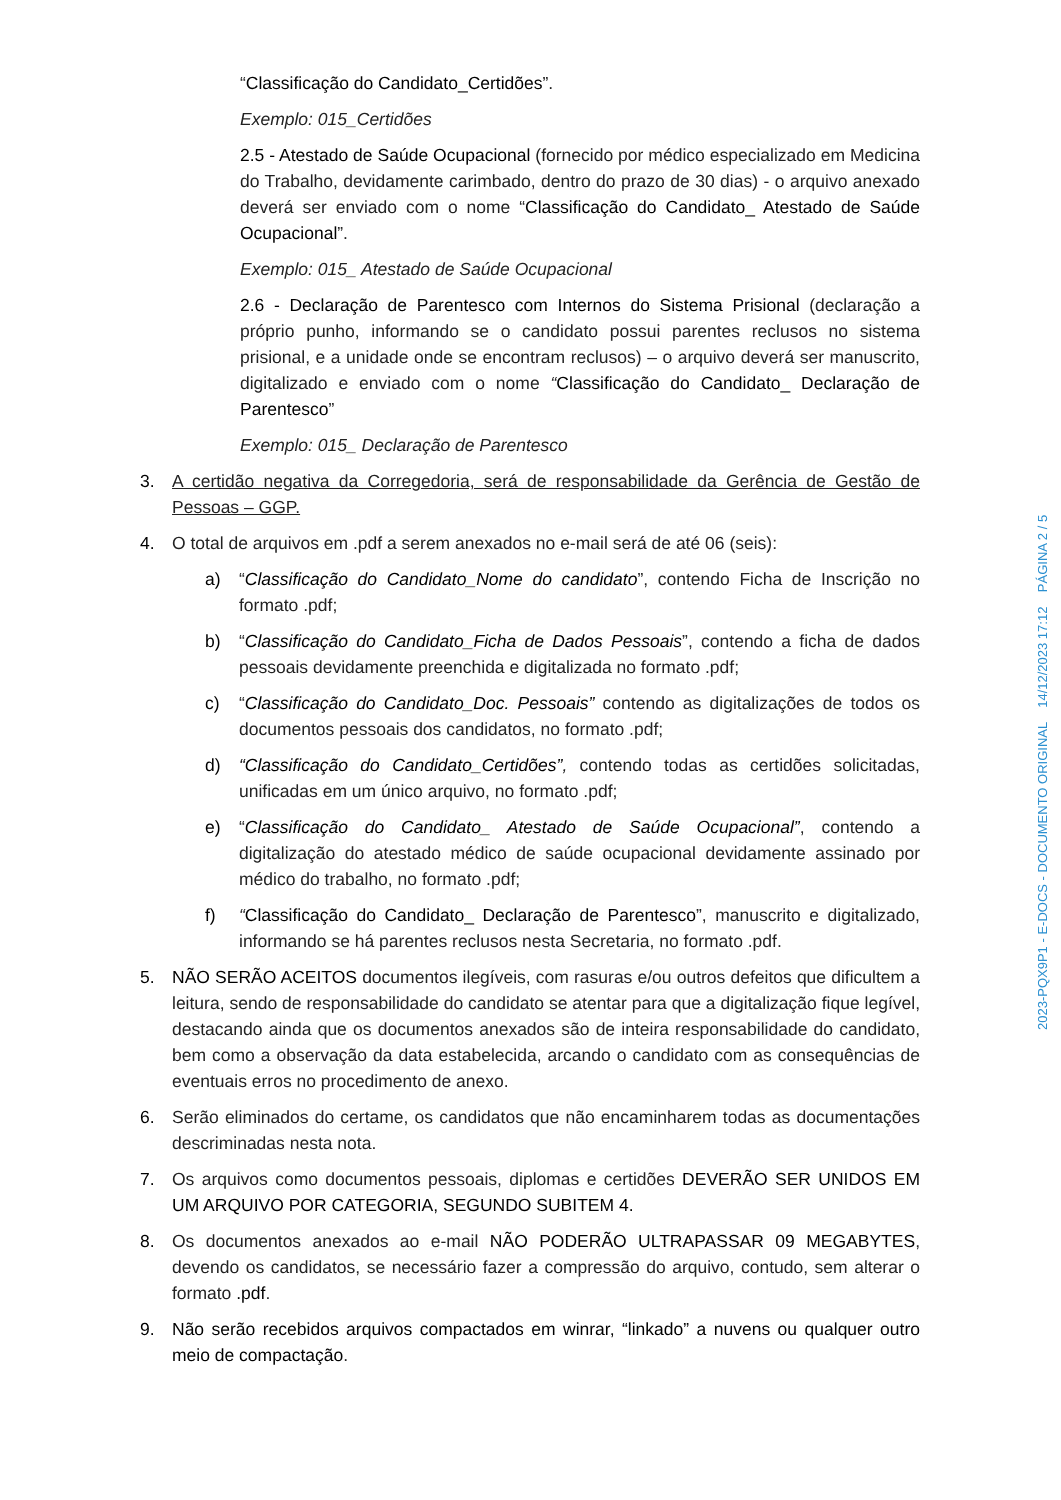“Classificação do Candidato_Certidões”.
Exemplo: 015_Certidões
2.5 - Atestado de Saúde Ocupacional (fornecido por médico especializado em Medicina do Trabalho, devidamente carimbado, dentro do prazo de 30 dias) - o arquivo anexado deverá ser enviado com o nome “Classificação do Candidato_ Atestado de Saúde Ocupacional”.
Exemplo: 015_ Atestado de Saúde Ocupacional
2.6 - Declaração de Parentesco com Internos do Sistema Prisional (declaração a próprio punho, informando se o candidato possui parentes reclusos no sistema prisional, e a unidade onde se encontram reclusos) – o arquivo deverá ser manuscrito, digitalizado e enviado com o nome “Classificação do Candidato_ Declaração de Parentesco”
Exemplo: 015_ Declaração de Parentesco
3. A certidão negativa da Corregedoria, será de responsabilidade da Gerência de Gestão de Pessoas – GGP.
4. O total de arquivos em .pdf a serem anexados no e-mail será de até 06 (seis):
a) “Classificação do Candidato_Nome do candidato”, contendo Ficha de Inscrição no formato .pdf;
b) “Classificação do Candidato_Ficha de Dados Pessoais”, contendo a ficha de dados pessoais devidamente preenchida e digitalizada no formato .pdf;
c) “Classificação do Candidato_Doc. Pessoais” contendo as digitalizações de todos os documentos pessoais dos candidatos, no formato .pdf;
d) “Classificação do Candidato_Certidões”, contendo todas as certidões solicitadas, unificadas em um único arquivo, no formato .pdf;
e) “Classificação do Candidato_ Atestado de Saúde Ocupacional”, contendo a digitalização do atestado médico de saúde ocupacional devidamente assinado por médico do trabalho, no formato .pdf;
f) “Classificação do Candidato_ Declaração de Parentesco”, manuscrito e digitalizado, informando se há parentes reclusos nesta Secretaria, no formato .pdf.
5. NÃO SERÃO ACEITOS documentos ilegíveis, com rasuras e/ou outros defeitos que dificultem a leitura, sendo de responsabilidade do candidato se atentar para que a digitalização fique legível, destacando ainda que os documentos anexados são de inteira responsabilidade do candidato, bem como a observação da data estabelecida, arcando o candidato com as consequências de eventuais erros no procedimento de anexo.
6. Serão eliminados do certame, os candidatos que não encaminharem todas as documentações descriminadas nesta nota.
7. Os arquivos como documentos pessoais, diplomas e certidões DEVERÃO SER UNIDOS EM UM ARQUIVO POR CATEGORIA, SEGUNDO SUBITEM 4.
8. Os documentos anexados ao e-mail NÃO PODERÃO ULTRAPASSAR 09 MEGABYTES, devendo os candidatos, se necessário fazer a compressão do arquivo, contudo, sem alterar o formato .pdf.
9. Não serão recebidos arquivos compactados em winrar, “linkado” a nuvens ou qualquer outro meio de compactação.
2023-PQX9P1 - E-DOCS - DOCUMENTO ORIGINAL 14/12/2023 17:12 PÁGINA 2 / 5